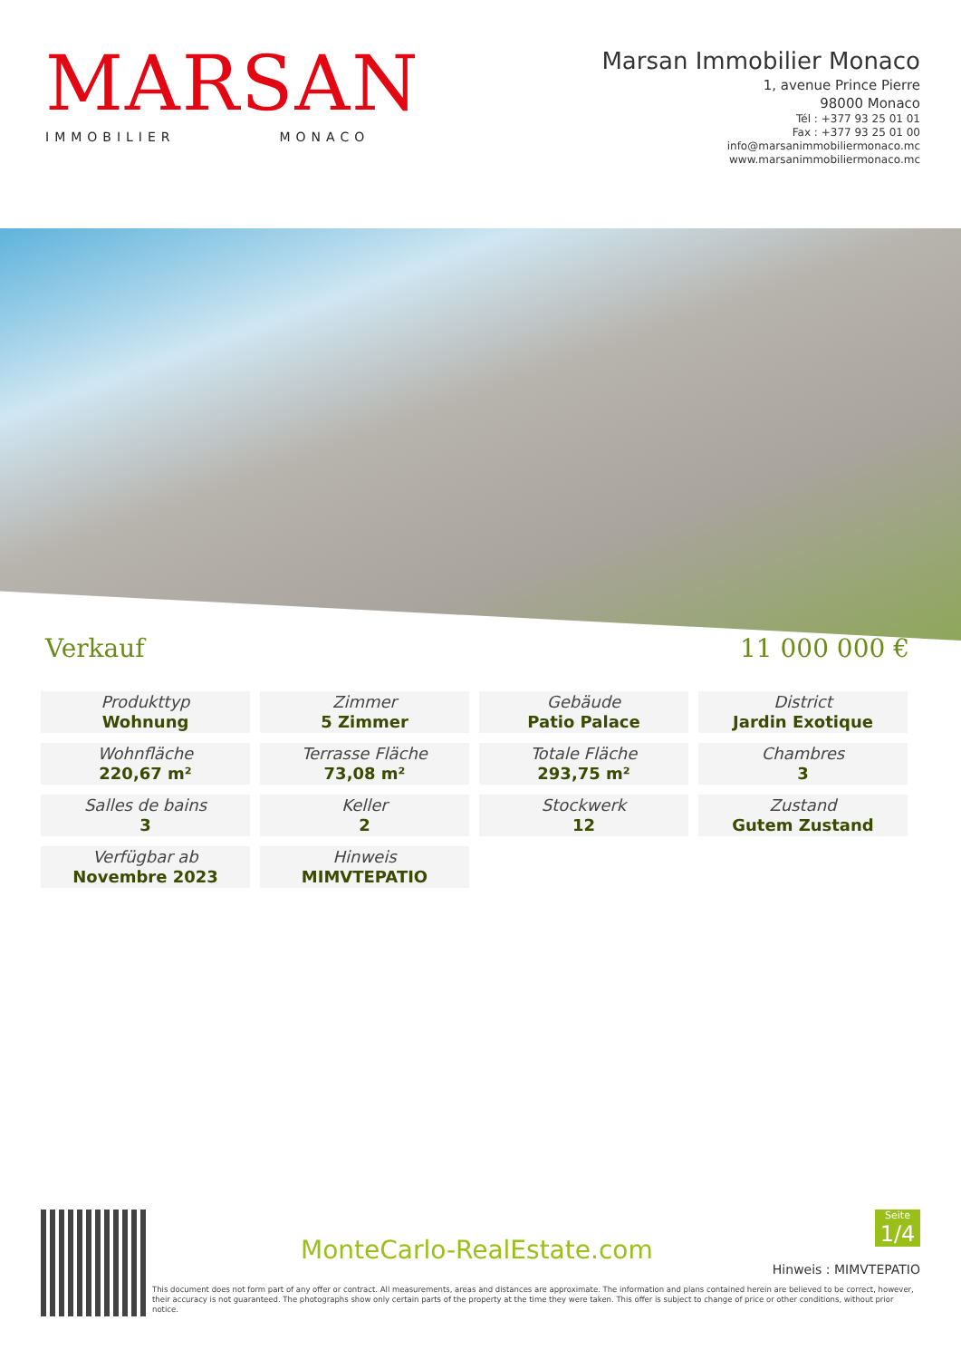MARSAN
IMMOBILIER MONACO
Marsan Immobilier Monaco
1, avenue Prince Pierre
98000 Monaco
Tél : +377 93 25 01 01
Fax : +377 93 25 01 00
info@marsanimmobiliermonaco.mc
www.marsanimmobiliermonaco.mc
Verkauf 11 000 000 €
| Produkttyp Wohnung | Zimmer 5 Zimmer | Gebäude Patio Palace | District Jardin Exotique |
| Wohnfläche 220,67 m² | Terrasse Fläche 73,08 m² | Totale Fläche 293,75 m² | Chambres 3 |
| Salles de bains 3 | Keller 2 | Stockwerk 12 | Zustand Gutem Zustand |
| Verfügbar ab Novembre 2023 | Hinweis MIMVTEPATIO | | |
MonteCarlo-RealEstate.com
Seite
1/4
Hinweis : MIMVTEPATIO
This document does not form part of any offer or contract. All measurements, areas and distances are approximate. The information and plans contained herein are believed to be correct, however, their accuracy is not guaranteed. The photographs show only certain parts of the property at the time they were taken. This offer is subject to change of price or other conditions, without prior notice.